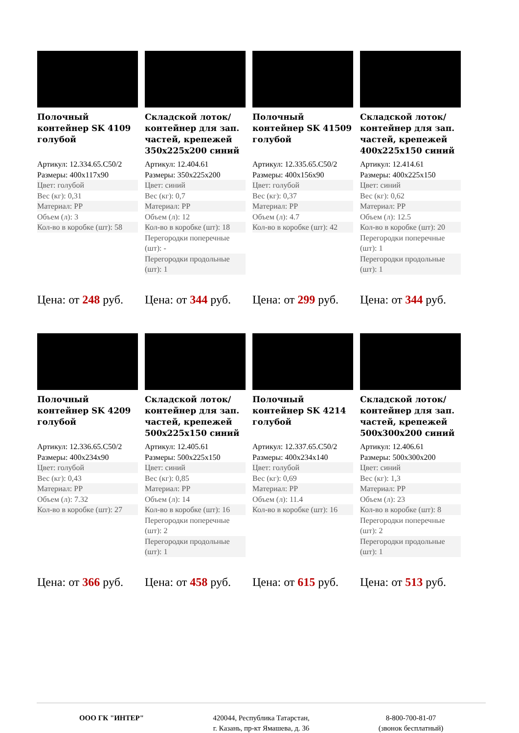Полочный контейнер SK 4109 голубой
Артикул: 12.334.65.C50/2
Размеры: 400x117x90
Цвет: голубой
Вес (кг): 0,31
Материал: PP
Объем (л): 3
Кол-во в коробке (шт): 58
Цена: от 248 руб.
Складской лоток/контейнер для зап. частей, крепежей 350x225x200 синий
Артикул: 12.404.61
Размеры: 350x225x200
Цвет: синий
Вес (кг): 0,7
Материал: PP
Объем (л): 12
Кол-во в коробке (шт): 18
Перегородки поперечные (шт): -
Перегородки продольные (шт): 1
Цена: от 344 руб.
Полочный контейнер SK 41509 голубой
Артикул: 12.335.65.C50/2
Размеры: 400x156x90
Цвет: голубой
Вес (кг): 0,37
Материал: PP
Объем (л): 4.7
Кол-во в коробке (шт): 42
Цена: от 299 руб.
Складской лоток/контейнер для зап. частей, крепежей 400x225x150 синий
Артикул: 12.414.61
Размеры: 400x225x150
Цвет: синий
Вес (кг): 0,62
Материал: PP
Объем (л): 12.5
Кол-во в коробке (шт): 20
Перегородки поперечные (шт): 1
Перегородки продольные (шт): 1
Цена: от 344 руб.
Полочный контейнер SK 4209 голубой
Артикул: 12.336.65.C50/2
Размеры: 400x234x90
Цвет: голубой
Вес (кг): 0,43
Материал: PP
Объем (л): 7.32
Кол-во в коробке (шт): 27
Цена: от 366 руб.
Складской лоток/контейнер для зап. частей, крепежей 500x225x150 синий
Артикул: 12.405.61
Размеры: 500x225x150
Цвет: синий
Вес (кг): 0,85
Материал: PP
Объем (л): 14
Кол-во в коробке (шт): 16
Перегородки поперечные (шт): 2
Перегородки продольные (шт): 1
Цена: от 458 руб.
Полочный контейнер SK 4214 голубой
Артикул: 12.337.65.C50/2
Размеры: 400x234x140
Цвет: голубой
Вес (кг): 0,69
Материал: PP
Объем (л): 11.4
Кол-во в коробке (шт): 16
Цена: от 615 руб.
Складской лоток/контейнер для зап. частей, крепежей 500x300x200 синий
Артикул: 12.406.61
Размеры: 500x300x200
Цвет: синий
Вес (кг): 1,3
Материал: PP
Объем (л): 23
Кол-во в коробке (шт): 8
Перегородки поперечные (шт): 2
Перегородки продольные (шт): 1
Цена: от 513 руб.
ООО ГК "ИНТЕР" 420044, Республика Татарстан,
г. Казань, пр-кт Ямашева, д. 36
8-800-700-81-07
(звонок бесплатный)